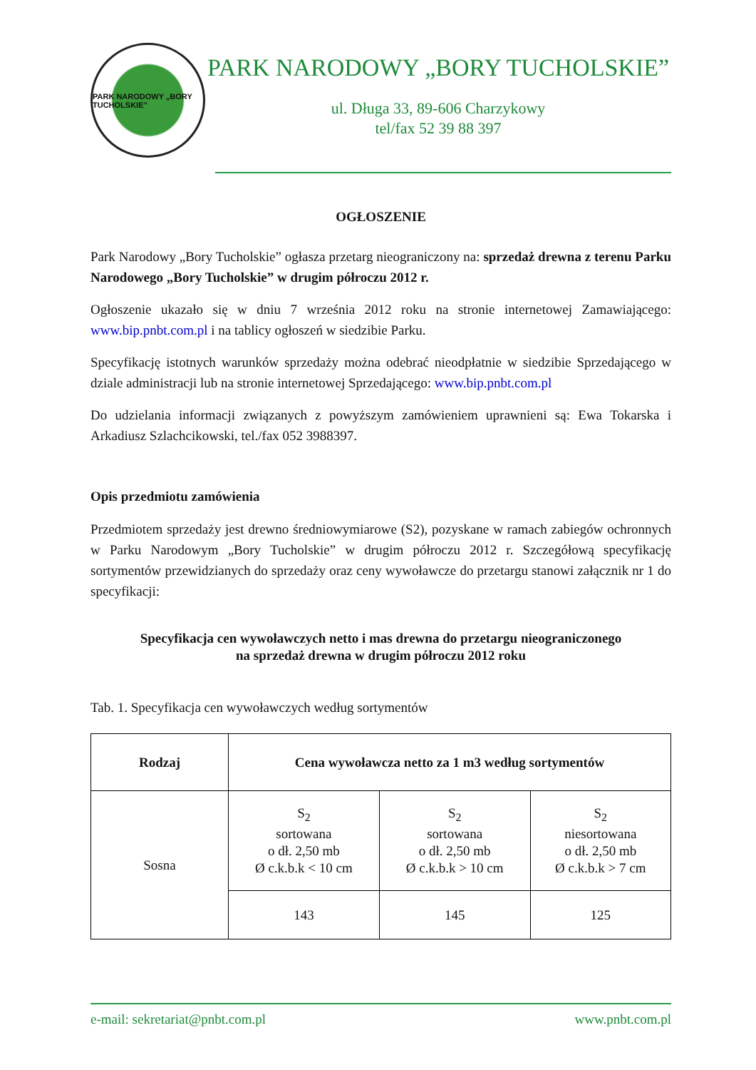PARK NARODOWY „BORY TUCHOLSKIE”
PARK NARODOWY „BORY TUCHOLSKIE”
ul. Długa 33, 89-606 Charzykowy
tel/fax 52 39 88 397
OGŁOSZENIE
Park Narodowy „Bory Tucholskie” ogłasza przetarg nieograniczony na: sprzedaż drewna z terenu Parku Narodowego „Bory Tucholskie” w drugim półroczu 2012 r.
Ogłoszenie ukazało się w dniu 7 września 2012 roku na stronie internetowej Zamawiającego: www.bip.pnbt.com.pl i na tablicy ogłoszeń w siedzibie Parku.
Specyfikację istotnych warunków sprzedaży można odebrać nieodpłatnie w siedzibie Sprzedającego w dziale administracji lub na stronie internetowej Sprzedającego: www.bip.pnbt.com.pl
Do udzielania informacji związanych z powyższym zamówieniem uprawnieni są: Ewa Tokarska i Arkadiusz Szlachcikowski, tel./fax 052 3988397.
Opis przedmiotu zamówienia
Przedmiotem sprzedaży jest drewno średniowymiarowe (S2), pozyskane w ramach zabiegów ochronnych w Parku Narodowym „Bory Tucholskie” w drugim półroczu 2012 r. Szczegółową specyfikację sortymentów przewidzianych do sprzedaży oraz ceny wywoławcze do przetargu stanowi załącznik nr 1 do specyfikacji:
Specyfikacja cen wywoławczych netto i mas drewna do przetargu nieograniczonego
na sprzedaż drewna w drugim półroczu 2012 roku
Tab. 1. Specyfikacja cen wywoławczych według sortymentów
| Rodzaj | Cena wywoławcza netto za 1 m3 według sortymentów | | |
| --- | --- | --- | --- |
| Sosna | S<sub>2</sub> sortowana o dł. 2,50 mb Ø c.k.b.k < 10 cm | S<sub>2</sub> sortowana o dł. 2,50 mb Ø c.k.b.k > 10 cm | S<sub>2</sub> niesortowana o dł. 2,50 mb Ø c.k.b.k > 7 cm |
| | 143 | 145 | 125 |
e-mail: sekretariat@pnbt.com.pl www.pnbt.com.pl